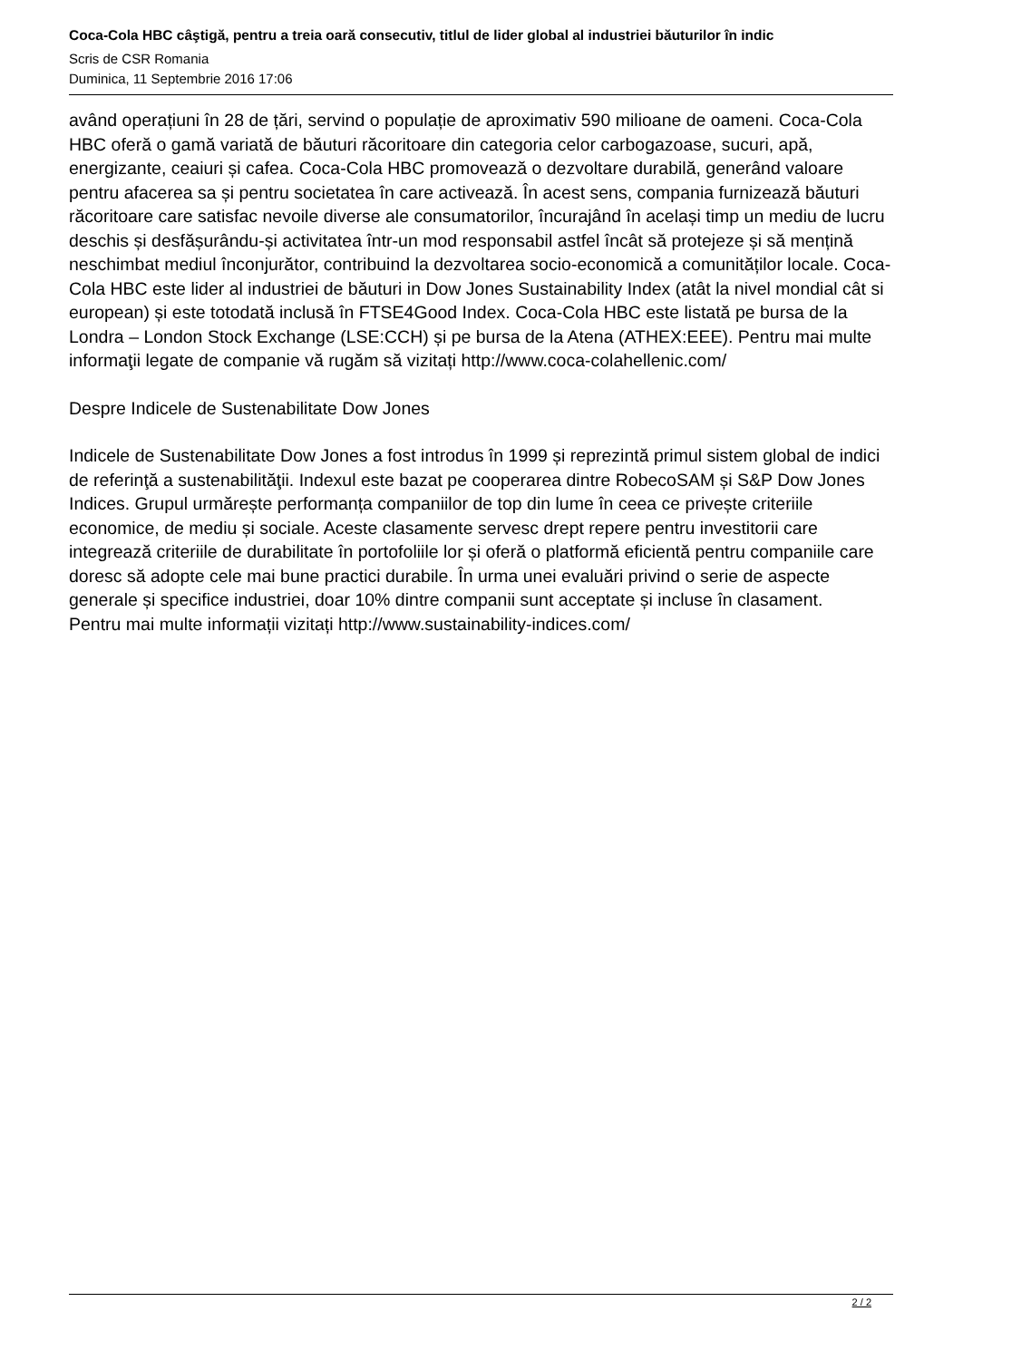Coca-Cola HBC câştigă, pentru a treia oară consecutiv, titlul de lider global al industriei băuturilor în indic
Scris de CSR Romania
Duminica, 11 Septembrie 2016 17:06
având operațiuni în 28 de țări, servind o populație de aproximativ 590 milioane de oameni. Coca-Cola HBC oferă o gamă variată de băuturi răcoritoare din categoria celor carbogazoase, sucuri, apă, energizante, ceaiuri și cafea. Coca-Cola HBC promovează o dezvoltare durabilă, generând valoare pentru afacerea sa și pentru societatea în care activează. În acest sens, compania furnizează băuturi răcoritoare care satisfac nevoile diverse ale consumatorilor, încurajând în același timp un mediu de lucru deschis și desfășurându-și activitatea într-un mod responsabil astfel încât să protejeze și să mențină neschimbat mediul înconjurător, contribuind la dezvoltarea socio-economică a comunităților locale. Coca-Cola HBC este lider al industriei de băuturi in Dow Jones Sustainability Index (atât la nivel mondial cât si european) și este totodată inclusă în FTSE4Good Index. Coca-Cola HBC este listată pe bursa de la Londra – London Stock Exchange (LSE:CCH) și pe bursa de la Atena (ATHEX:EEE). Pentru mai multe informaţii legate de companie vă rugăm să vizitați http://www.coca-colahellenic.com/
Despre Indicele de Sustenabilitate Dow Jones
Indicele de Sustenabilitate Dow Jones a fost introdus în 1999 și reprezintă primul sistem global de indici de referinţă a sustenabilităţii. Indexul este bazat pe cooperarea dintre RobecoSAM și S&P Dow Jones Indices. Grupul urmărește performanța companiilor de top din lume în ceea ce privește criteriile economice, de mediu și sociale. Aceste clasamente servesc drept repere pentru investitorii care integrează criteriile de durabilitate în portofoliile lor și oferă o platformă eficientă pentru companiile care doresc să adopte cele mai bune practici durabile. În urma unei evaluări privind o serie de aspecte generale și specifice industriei, doar 10% dintre companii sunt acceptate și incluse în clasament.
Pentru mai multe informații vizitați http://www.sustainability-indices.com/
2 / 2